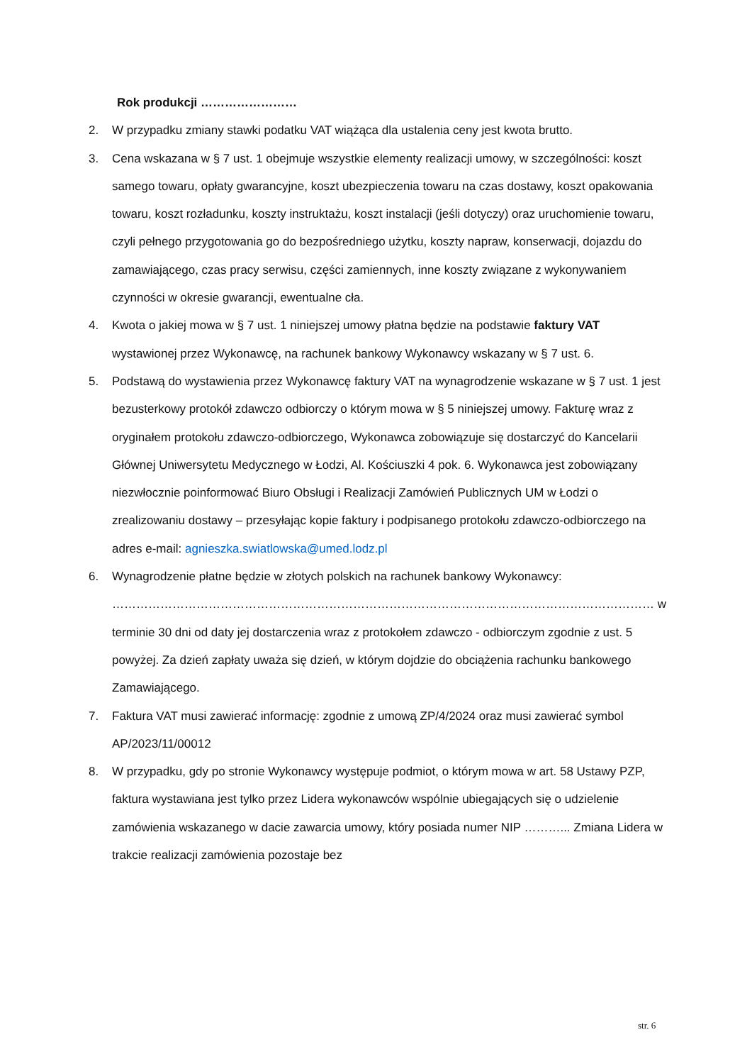Rok produkcji ……………………
2. W przypadku zmiany stawki podatku VAT wiążąca dla ustalenia ceny jest kwota brutto.
3. Cena wskazana w § 7 ust. 1 obejmuje wszystkie elementy realizacji umowy, w szczególności: koszt samego towaru, opłaty gwarancyjne, koszt ubezpieczenia towaru na czas dostawy, koszt opakowania towaru, koszt rozładunku, koszty instruktażu, koszt instalacji (jeśli dotyczy) oraz uruchomienie towaru, czyli pełnego przygotowania go do bezpośredniego użytku, koszty napraw, konserwacji, dojazdu do zamawiającego, czas pracy serwisu, części zamiennych, inne koszty związane z wykonywaniem czynności w okresie gwarancji, ewentualne cła.
4. Kwota o jakiej mowa w § 7 ust. 1 niniejszej umowy płatna będzie na podstawie faktury VAT wystawionej przez Wykonawcę, na rachunek bankowy Wykonawcy wskazany w § 7 ust. 6.
5. Podstawą do wystawienia przez Wykonawcę faktury VAT na wynagrodzenie wskazane w § 7 ust. 1 jest bezusterkowy protokół zdawczo odbiorczy o którym mowa w § 5 niniejszej umowy. Fakturę wraz z oryginałem protokołu zdawczo-odbiorczego, Wykonawca zobowiązuje się dostarczyć do Kancelarii Głównej Uniwersytetu Medycznego w Łodzi, Al. Kościuszki 4 pok. 6. Wykonawca jest zobowiązany niezwłocznie poinformować Biuro Obsługi i Realizacji Zamówień Publicznych UM w Łodzi o zrealizowaniu dostawy – przesyłając kopie faktury i podpisanego protokołu zdawczo-odbiorczego na adres e-mail: agnieszka.swiatlowska@umed.lodz.pl
6. Wynagrodzenie płatne będzie w złotych polskich na rachunek bankowy Wykonawcy: ……………………………………………………………………………………………………………………… w terminie 30 dni od daty jej dostarczenia wraz z protokołem zdawczo - odbiorczym zgodnie z ust. 5 powyżej. Za dzień zapłaty uważa się dzień, w którym dojdzie do obciążenia rachunku bankowego Zamawiającego.
7. Faktura VAT musi zawierać informację: zgodnie z umową ZP/4/2024 oraz musi zawierać symbol AP/2023/11/00012
8. W przypadku, gdy po stronie Wykonawcy występuje podmiot, o którym mowa w art. 58 Ustawy PZP, faktura wystawiana jest tylko przez Lidera wykonawców wspólnie ubiegających się o udzielenie zamówienia wskazanego w dacie zawarcia umowy, który posiada numer NIP ………... Zmiana Lidera w trakcie realizacji zamówienia pozostaje bez
str. 6